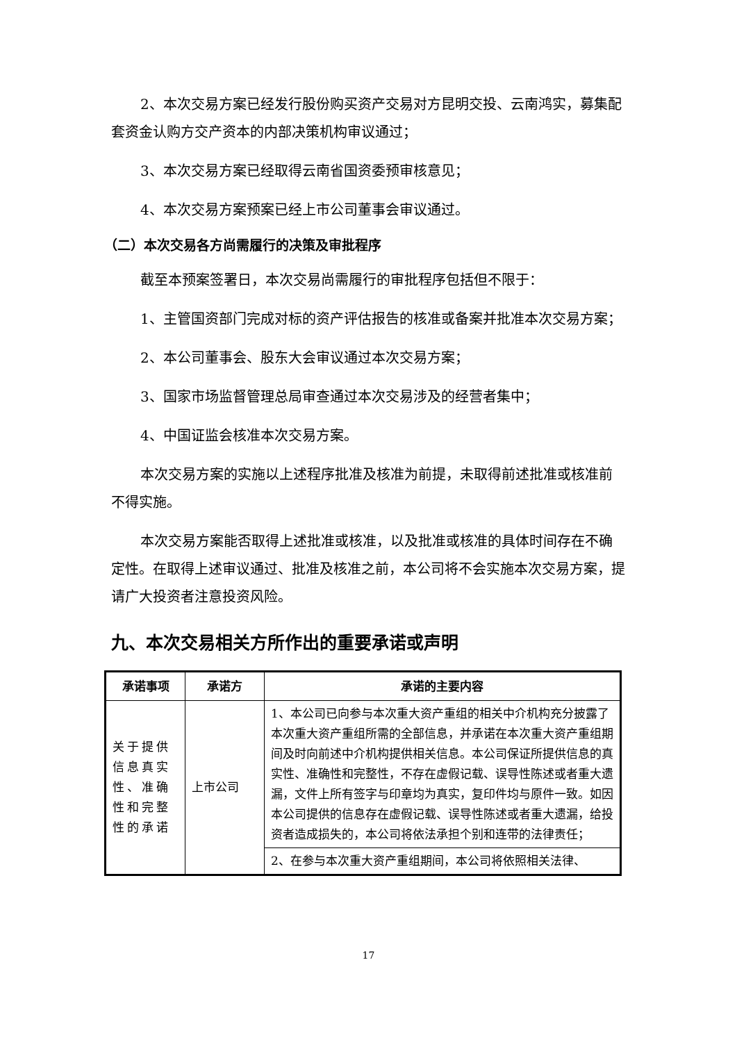2、本次交易方案已经发行股份购买资产交易对方昆明交投、云南鸿实，募集配套资金认购方交产资本的内部决策机构审议通过；
3、本次交易方案已经取得云南省国资委预审核意见；
4、本次交易方案预案已经上市公司董事会审议通过。
（二）本次交易各方尚需履行的决策及审批程序
截至本预案签署日，本次交易尚需履行的审批程序包括但不限于：
1、主管国资部门完成对标的资产评估报告的核准或备案并批准本次交易方案；
2、本公司董事会、股东大会审议通过本次交易方案；
3、国家市场监督管理总局审查通过本次交易涉及的经营者集中；
4、中国证监会核准本次交易方案。
本次交易方案的实施以上述程序批准及核准为前提，未取得前述批准或核准前不得实施。
本次交易方案能否取得上述批准或核准，以及批准或核准的具体时间存在不确定性。在取得上述审议通过、批准及核准之前，本公司将不会实施本次交易方案，提请广大投资者注意投资风险。
九、本次交易相关方所作出的重要承诺或声明
| 承诺事项 | 承诺方 | 承诺的主要内容 |
| --- | --- | --- |
| 关于提供信息真实性、准确性和完整性的承诺 | 上市公司 | 1、本公司已向参与本次重大资产重组的相关中介机构充分披露了本次重大资产重组所需的全部信息，并承诺在本次重大资产重组期间及时向前述中介机构提供相关信息。本公司保证所提供信息的真实性、准确性和完整性，不存在虚假记载、误导性陈述或者重大遗漏，文件上所有签字与印章均为真实，复印件均与原件一致。如因本公司提供的信息存在虚假记载、误导性陈述或者重大遗漏，给投资者造成损失的，本公司将依法承担个别和连带的法律责任； |
| | | 2、在参与本次重大资产重组期间，本公司将依照相关法律、 |
17